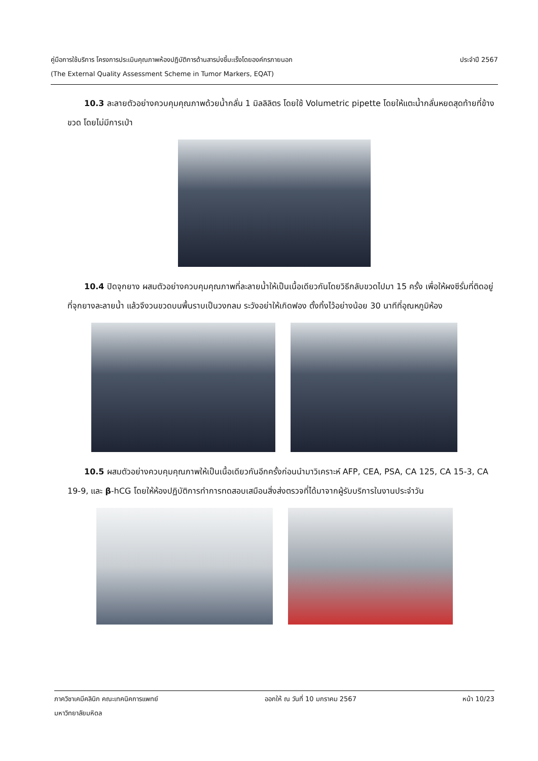ประจำปี 2567 คู่มือการใช้บริการ โครงการประเมินคุณภาพห้องปฏิบัติการด้านสารบ่งชี้มะเร็งโดยองค์กรภายนอก
(The External Quality Assessment Scheme in Tumor Markers, EQAT)
10.3 ละลายตัวอย่างควบคุมคุณภาพด้วยน้ำกลั่น 1 มิลลิลิตร โดยใช้ Volumetric pipette โดยให้แตะน้ำกลั่นหยดสุดท้ายที่ข้างขวด โดยไม่มีการเป่า
10.4 ปิดจุกยาง ผสมตัวอย่างควบคุมคุณภาพที่ละลายน้ำให้เป็นเนื้อเดียวกันโดยวิธีกลับขวดไปมา 15 ครั้ง เพื่อให้ผงซีรั่มที่ติดอยู่ที่จุกยางละลายน้ำ แล้วจึงวนขวดบนพื้นราบเป็นวงกลม ระวังอย่าให้เกิดฟอง ตั้งทิ้งไว้อย่างน้อย 30 นาทีที่อุณหภูมิห้อง
10.5 ผสมตัวอย่างควบคุมคุณภาพให้เป็นเนื้อเดียวกันอีกครั้งก่อนนำมาวิเคราะห์ AFP, CEA, PSA, CA 125, CA 15-3, CA 19-9, และ β-hCG โดยให้ห้องปฏิบัติการทำการทดสอบเสมือนสิ่งส่งตรวจที่ได้มาจากผู้รับบริการในงานประจำวัน
ภาควิชาเคมีคลินิก คณะเทคนิคการแพทย์ ออกให้ ณ วันที่ 10 มกราคม 2567 หน้า 10/23
มหาวิทยาลัยมหิดล